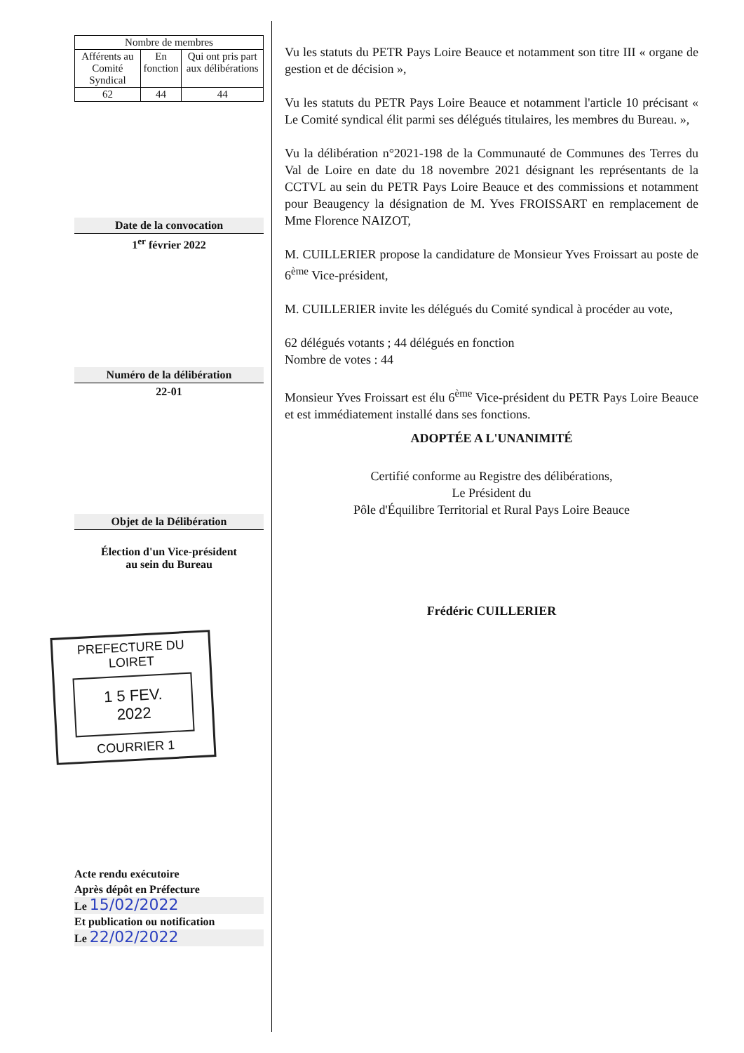| Nombre de membres | | |
| --- | --- | --- |
| Afférents au Comité Syndical | En fonction | Qui ont pris part aux délibérations |
| 62 | 44 | 44 |
Date de la convocation
1<sup>er</sup> février 2022
Numéro de la délibération
22-01
Objet de la Délibération
Élection d'un Vice-président
au sein du Bureau
PREFECTURE DU LOIRET
1 5 FEV. 2022
COURRIER 1
Acte rendu exécutoire
Après dépôt en Préfecture
Le 15/02/2022
Et publication ou notification
Le 22/02/2022
Vu les statuts du PETR Pays Loire Beauce et notamment son titre III « organe de gestion et de décision »,
Vu les statuts du PETR Pays Loire Beauce et notamment l'article 10 précisant « Le Comité syndical élit parmi ses délégués titulaires, les membres du Bureau. »,
Vu la délibération n°2021-198 de la Communauté de Communes des Terres du Val de Loire en date du 18 novembre 2021 désignant les représentants de la CCTVL au sein du PETR Pays Loire Beauce et des commissions et notamment pour Beaugency la désignation de M. Yves FROISSART en remplacement de Mme Florence NAIZOT,
M. CUILLERIER propose la candidature de Monsieur Yves Froissart au poste de 6<sup>ème</sup> Vice-président,
M. CUILLERIER invite les délégués du Comité syndical à procéder au vote,
62 délégués votants ; 44 délégués en fonction
Nombre de votes : 44
Monsieur Yves Froissart est élu 6<sup>ème</sup> Vice-président du PETR Pays Loire Beauce et est immédiatement installé dans ses fonctions.
ADOPTÉE A L'UNANIMITÉ
Certifié conforme au Registre des délibérations,
Le Président du
Pôle d'Équilibre Territorial et Rural Pays Loire Beauce
Frédéric CUILLERIER